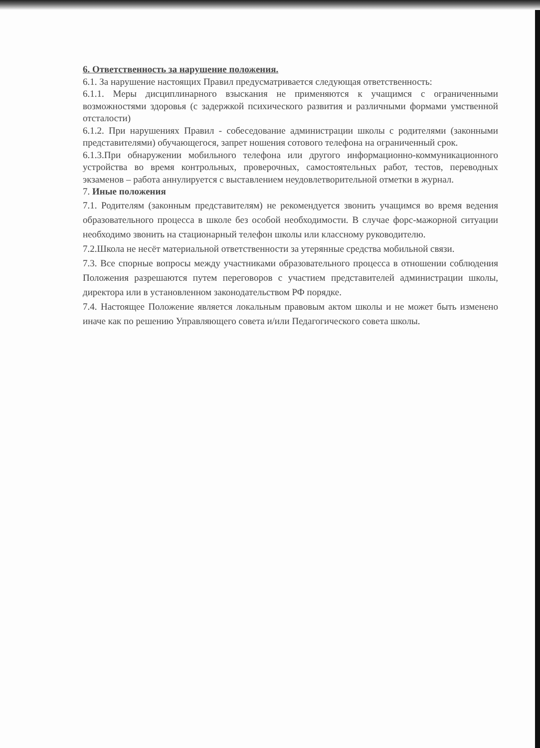6. Ответственность за нарушение положения.
6.1. За нарушение настоящих Правил предусматривается следующая ответственность:
6.1.1. Меры дисциплинарного взыскания не применяются к учащимся с ограниченными возможностями здоровья (с задержкой психического развития и различными формами умственной отсталости)
6.1.2. При нарушениях Правил - собеседование администрации школы с родителями (законными представителями) обучающегося, запрет ношения сотового телефона на ограниченный срок.
6.1.3.При обнаружении мобильного телефона или другого информационно-коммуникационного устройства во время контрольных, проверочных, самостоятельных работ, тестов, переводных экзаменов – работа аннулируется с выставлением неудовлетворительной отметки в журнал.
7. Иные положения
7.1. Родителям (законным представителям) не рекомендуется звонить учащимся во время ведения образовательного процесса в школе без особой необходимости. В случае форс-мажорной ситуации необходимо звонить на стационарный телефон школы или классному руководителю.
7.2.Школа не несёт материальной ответственности за утерянные средства мобильной связи.
7.3. Все спорные вопросы между участниками образовательного процесса в отношении соблюдения Положения разрешаются путем переговоров с участием представителей администрации школы, директора или в установленном законодательством РФ порядке.
7.4. Настоящее Положение является локальным правовым актом школы и не может быть изменено иначе как по решению Управляющего совета и/или Педагогического совета школы.